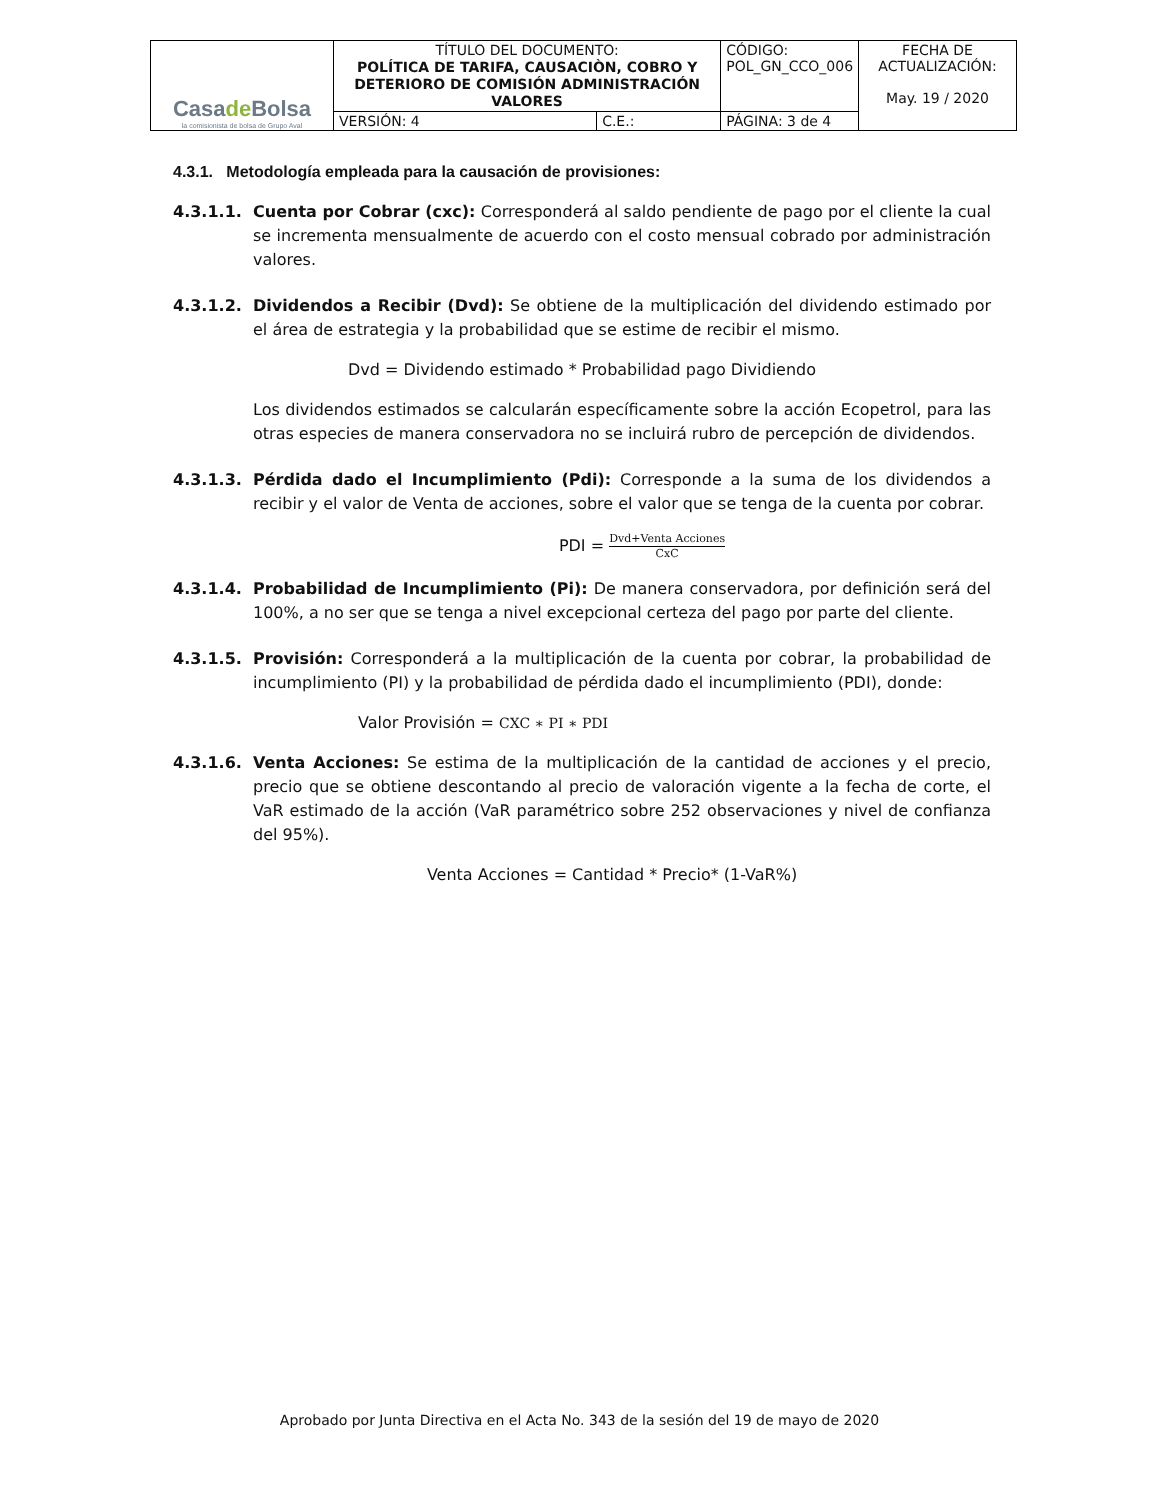| Casa de Bolsa la comisionista de bolsa de Grupo Aval | TÍTULO DEL DOCUMENTO: POLÍTICA DE TARIFA, CAUSACIÒN, COBRO Y DETERIORO DE COMISIÓN ADMINISTRACIÓN VALORES | | CÓDIGO: POL_GN_CCO_006 | FECHA DE ACTUALIZACIÓN: May. 19 / 2020 |
| | VERSIÓN: 4 | C.E.: | PÁGINA: 3 de 4 | |
4.3.1. Metodología empleada para la causación de provisiones:
4.3.1.1. Cuenta por Cobrar (cxc): Corresponderá al saldo pendiente de pago por el cliente la cual se incrementa mensualmente de acuerdo con el costo mensual cobrado por administración valores.
4.3.1.2. Dividendos a Recibir (Dvd): Se obtiene de la multiplicación del dividendo estimado por el área de estrategia y la probabilidad que se estime de recibir el mismo.
Dvd = Dividendo estimado * Probabilidad pago Dividiendo
Los dividendos estimados se calcularán específicamente sobre la acción Ecopetrol, para las otras especies de manera conservadora no se incluirá rubro de percepción de dividendos.
4.3.1.3. Pérdida dado el Incumplimiento (Pdi): Corresponde a la suma de los dividendos a recibir y el valor de Venta de acciones, sobre el valor que se tenga de la cuenta por cobrar.
PDI =
Dvd+Venta Acciones
CxC
4.3.1.4. Probabilidad de Incumplimiento (Pi): De manera conservadora, por definición será del 100%, a no ser que se tenga a nivel excepcional certeza del pago por parte del cliente.
4.3.1.5. Provisión: Corresponderá a la multiplicación de la cuenta por cobrar, la probabilidad de incumplimiento (PI) y la probabilidad de pérdida dado el incumplimiento (PDI), donde:
Valor Provisión = CXC ∗ PI ∗ PDI
4.3.1.6. Venta Acciones: Se estima de la multiplicación de la cantidad de acciones y el precio, precio que se obtiene descontando al precio de valoración vigente a la fecha de corte, el VaR estimado de la acción (VaR paramétrico sobre 252 observaciones y nivel de confianza del 95%).
Venta Acciones = Cantidad * Precio* (1-VaR%)
Aprobado por Junta Directiva en el Acta No. 343 de la sesión del 19 de mayo de 2020